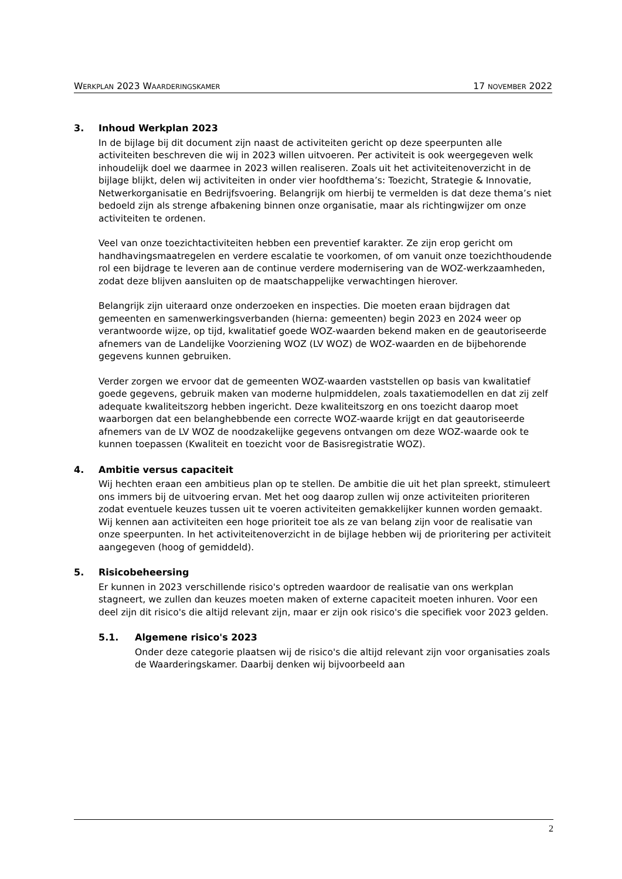WERKPLAN 2023 WAARDERINGSKAMER 17 NOVEMBER 2022
3. Inhoud Werkplan 2023
In de bijlage bij dit document zijn naast de activiteiten gericht op deze speerpunten alle activiteiten beschreven die wij in 2023 willen uitvoeren. Per activiteit is ook weergegeven welk inhoudelijk doel we daarmee in 2023 willen realiseren. Zoals uit het activiteitenoverzicht in de bijlage blijkt, delen wij activiteiten in onder vier hoofdthema’s: Toezicht, Strategie & Innovatie, Netwerkorganisatie en Bedrijfsvoering. Belangrijk om hierbij te vermelden is dat deze thema’s niet bedoeld zijn als strenge afbakening binnen onze organisatie, maar als richtingwijzer om onze activiteiten te ordenen.
Veel van onze toezichtactiviteiten hebben een preventief karakter. Ze zijn erop gericht om handhavingsmaatregelen en verdere escalatie te voorkomen, of om vanuit onze toezichthoudende rol een bijdrage te leveren aan de continue verdere modernisering van de WOZ-werkzaamheden, zodat deze blijven aansluiten op de maatschappelijke verwachtingen hierover.
Belangrijk zijn uiteraard onze onderzoeken en inspecties. Die moeten eraan bijdragen dat gemeenten en samenwerkingsverbanden (hierna: gemeenten) begin 2023 en 2024 weer op verantwoorde wijze, op tijd, kwalitatief goede WOZ-waarden bekend maken en de geautoriseerde afnemers van de Landelijke Voorziening WOZ (LV WOZ) de WOZ-waarden en de bijbehorende gegevens kunnen gebruiken.
Verder zorgen we ervoor dat de gemeenten WOZ-waarden vaststellen op basis van kwalitatief goede gegevens, gebruik maken van moderne hulpmiddelen, zoals taxatiemodellen en dat zij zelf adequate kwaliteitszorg hebben ingericht. Deze kwaliteitszorg en ons toezicht daarop moet waarborgen dat een belanghebbende een correcte WOZ-waarde krijgt en dat geautoriseerde afnemers van de LV WOZ de noodzakelijke gegevens ontvangen om deze WOZ-waarde ook te kunnen toepassen (Kwaliteit en toezicht voor de Basisregistratie WOZ).
4. Ambitie versus capaciteit
Wij hechten eraan een ambitieus plan op te stellen. De ambitie die uit het plan spreekt, stimuleert ons immers bij de uitvoering ervan. Met het oog daarop zullen wij onze activiteiten prioriteren zodat eventuele keuzes tussen uit te voeren activiteiten gemakkelijker kunnen worden gemaakt. Wij kennen aan activiteiten een hoge prioriteit toe als ze van belang zijn voor de realisatie van onze speerpunten. In het activiteitenoverzicht in de bijlage hebben wij de prioritering per activiteit aangegeven (hoog of gemiddeld).
5. Risicobeheersing
Er kunnen in 2023 verschillende risico's optreden waardoor de realisatie van ons werkplan stagneert, we zullen dan keuzes moeten maken of externe capaciteit moeten inhuren. Voor een deel zijn dit risico's die altijd relevant zijn, maar er zijn ook risico's die specifiek voor 2023 gelden.
5.1. Algemene risico's 2023
Onder deze categorie plaatsen wij de risico's die altijd relevant zijn voor organisaties zoals de Waarderingskamer. Daarbij denken wij bijvoorbeeld aan
2